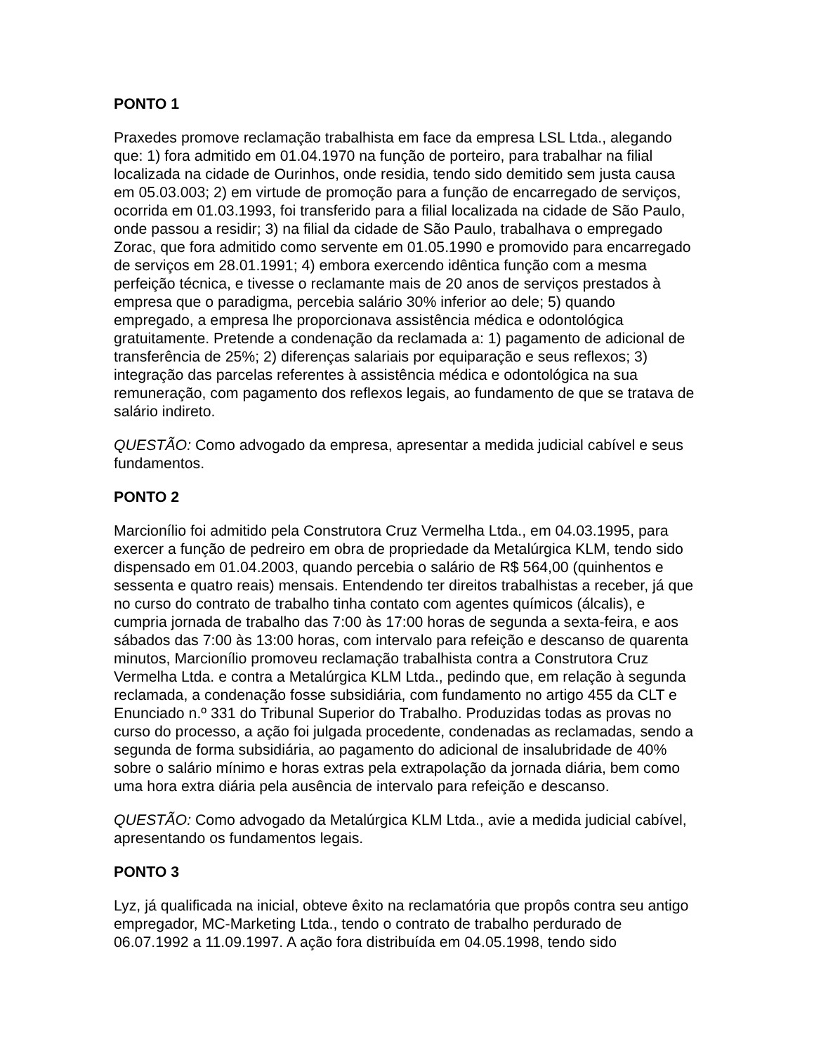PONTO 1
Praxedes promove reclamação trabalhista em face da empresa LSL Ltda., alegando que: 1) fora admitido em 01.04.1970 na função de porteiro, para trabalhar na filial localizada na cidade de Ourinhos, onde residia, tendo sido demitido sem justa causa em 05.03.003; 2) em virtude de promoção para a função de encarregado de serviços, ocorrida em 01.03.1993, foi transferido para a filial localizada na cidade de São Paulo, onde passou a residir; 3) na filial da cidade de São Paulo, trabalhava o empregado Zorac, que fora admitido como servente em 01.05.1990 e promovido para encarregado de serviços em 28.01.1991; 4) embora exercendo idêntica função com a mesma perfeição técnica, e tivesse o reclamante mais de 20 anos de serviços prestados à empresa que o paradigma, percebia salário 30% inferior ao dele; 5) quando empregado, a empresa lhe proporcionava assistência médica e odontológica gratuitamente. Pretende a condenação da reclamada a: 1) pagamento de adicional de transferência de 25%; 2) diferenças salariais por equiparação e seus reflexos; 3) integração das parcelas referentes à assistência médica e odontológica na sua remuneração, com pagamento dos reflexos legais, ao fundamento de que se tratava de salário indireto.
QUESTÃO: Como advogado da empresa, apresentar a medida judicial cabível e seus fundamentos.
PONTO 2
Marcionílio foi admitido pela Construtora Cruz Vermelha Ltda., em 04.03.1995, para exercer a função de pedreiro em obra de propriedade da Metalúrgica KLM, tendo sido dispensado em 01.04.2003, quando percebia o salário de R$ 564,00 (quinhentos e sessenta e quatro reais) mensais. Entendendo ter direitos trabalhistas a receber, já que no curso do contrato de trabalho tinha contato com agentes químicos (álcalis), e cumpria jornada de trabalho das 7:00 às 17:00 horas de segunda a sexta-feira, e aos sábados das 7:00 às 13:00 horas, com intervalo para refeição e descanso de quarenta minutos, Marcionílio promoveu reclamação trabalhista contra a Construtora Cruz Vermelha Ltda. e contra a Metalúrgica KLM Ltda., pedindo que, em relação à segunda reclamada, a condenação fosse subsidiária, com fundamento no artigo 455 da CLT e Enunciado n.º 331 do Tribunal Superior do Trabalho. Produzidas todas as provas no curso do processo, a ação foi julgada procedente, condenadas as reclamadas, sendo a segunda de forma subsidiária, ao pagamento do adicional de insalubridade de 40% sobre o salário mínimo e horas extras pela extrapolação da jornada diária, bem como uma hora extra diária pela ausência de intervalo para refeição e descanso.
QUESTÃO: Como advogado da Metalúrgica KLM Ltda., avie a medida judicial cabível, apresentando os fundamentos legais.
PONTO 3
Lyz, já qualificada na inicial, obteve êxito na reclamatória que propôs contra seu antigo empregador, MC-Marketing Ltda., tendo o contrato de trabalho perdurado de 06.07.1992 a 11.09.1997. A ação fora distribuída em 04.05.1998, tendo sido